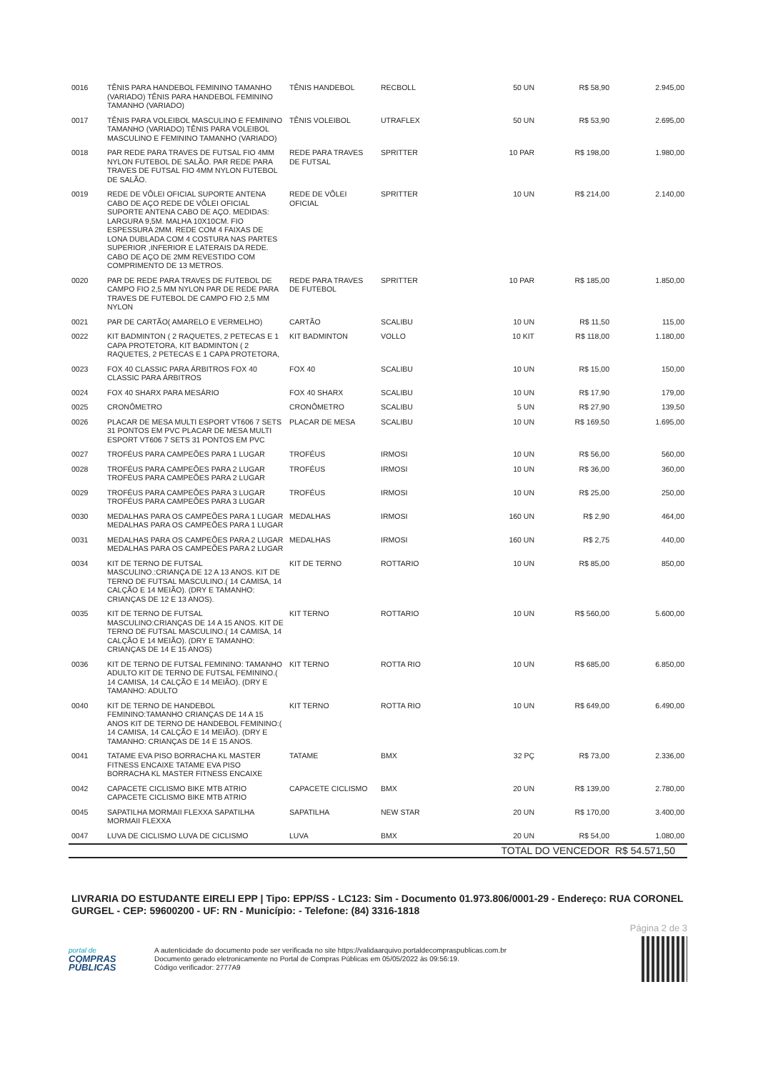| 0016 | TÊNIS PARA HANDEBOL FEMININO TAMANHO (VARIADO) TÊNIS PARA HANDEBOL FEMININO TAMANHO (VARIADO) | TÊNIS HANDEBOL | RECBOLL | 50 UN | R$ 58,90 | 2.945,00 |
| 0017 | TÊNIS PARA VOLEIBOL MASCULINO E FEMININO TAMANHO (VARIADO) TÊNIS PARA VOLEIBOL MASCULINO E FEMININO TAMANHO (VARIADO) | TÊNIS VOLEIBOL | UTRAFLEX | 50 UN | R$ 53,90 | 2.695,00 |
| 0018 | PAR REDE PARA TRAVES DE FUTSAL FIO 4MM NYLON FUTEBOL DE SALÃO. PAR REDE PARA TRAVES DE FUTSAL FIO 4MM NYLON FUTEBOL DE SALÃO. | REDE PARA TRAVES DE FUTSAL | SPRITTER | 10 PAR | R$ 198,00 | 1.980,00 |
| 0019 | REDE DE VÔLEI OFICIAL SUPORTE ANTENA CABO DE AÇO REDE DE VÔLEI OFICIAL SUPORTE ANTENA CABO DE AÇO. MEDIDAS: LARGURA 9,5M. MALHA 10X10CM. FIO ESPESSURA 2MM. REDE COM 4 FAIXAS DE LONA DUBLADA COM 4 COSTURA NAS PARTES SUPERIOR ,INFERIOR E LATERAIS DA REDE. CABO DE AÇO DE 2MM REVESTIDO COM COMPRIMENTO DE 13 METROS. | REDE DE VÔLEI OFICIAL | SPRITTER | 10 UN | R$ 214,00 | 2.140,00 |
| 0020 | PAR DE REDE PARA TRAVES DE FUTEBOL DE CAMPO FIO 2,5 MM NYLON PAR DE REDE PARA TRAVES DE FUTEBOL DE CAMPO FIO 2,5 MM NYLON | REDE PARA TRAVES DE FUTEBOL | SPRITTER | 10 PAR | R$ 185,00 | 1.850,00 |
| 0021 | PAR DE CARTÃO( AMARELO E VERMELHO) | CARTÃO | SCALIBU | 10 UN | R$ 11,50 | 115,00 |
| 0022 | KIT BADMINTON ( 2 RAQUETES, 2 PETECAS E 1 CAPA PROTETORA, KIT BADMINTON ( 2 RAQUETES, 2 PETECAS E 1 CAPA PROTETORA, | KIT BADMINTON | VOLLO | 10 KIT | R$ 118,00 | 1.180,00 |
| 0023 | FOX 40 CLASSIC PARA ÁRBITROS FOX 40 CLASSIC PARA ÁRBITROS | FOX 40 | SCALIBU | 10 UN | R$ 15,00 | 150,00 |
| 0024 | FOX 40 SHARX PARA MESÁRIO | FOX 40 SHARX | SCALIBU | 10 UN | R$ 17,90 | 179,00 |
| 0025 | CRONÔMETRO | CRONÔMETRO | SCALIBU | 5 UN | R$ 27,90 | 139,50 |
| 0026 | PLACAR DE MESA MULTI ESPORT VT606 7 SETS 31 PONTOS EM PVC PLACAR DE MESA MULTI ESPORT VT606 7 SETS 31 PONTOS EM PVC | PLACAR DE MESA | SCALIBU | 10 UN | R$ 169,50 | 1.695,00 |
| 0027 | TROFÉUS PARA CAMPEÕES PARA 1 LUGAR | TROFÉUS | IRMOSI | 10 UN | R$ 56,00 | 560,00 |
| 0028 | TROFÉUS PARA CAMPEÕES PARA 2 LUGAR TROFÉUS PARA CAMPEÕES PARA 2 LUGAR | TROFÉUS | IRMOSI | 10 UN | R$ 36,00 | 360,00 |
| 0029 | TROFÉUS PARA CAMPEÕES PARA 3 LUGAR TROFÉUS PARA CAMPEÕES PARA 3 LUGAR | TROFÉUS | IRMOSI | 10 UN | R$ 25,00 | 250,00 |
| 0030 | MEDALHAS PARA OS CAMPEÕES PARA 1 LUGAR MEDALHAS PARA OS CAMPEÕES PARA 1 LUGAR | MEDALHAS | IRMOSI | 160 UN | R$ 2,90 | 464,00 |
| 0031 | MEDALHAS PARA OS CAMPEÕES PARA 2 LUGAR MEDALHAS PARA OS CAMPEÕES PARA 2 LUGAR | MEDALHAS | IRMOSI | 160 UN | R$ 2,75 | 440,00 |
| 0034 | KIT DE TERNO DE FUTSAL MASCULINO.:CRIANÇA DE 12 A 13 ANOS. KIT DE TERNO DE FUTSAL MASCULINO.( 14 CAMISA, 14 CALÇÃO E 14 MEIÃO). (DRY E TAMANHO: CRIANÇAS DE 12 E 13 ANOS). | KIT DE TERNO | ROTTARIO | 10 UN | R$ 85,00 | 850,00 |
| 0035 | KIT DE TERNO DE FUTSAL MASCULINO:CRIANÇAS DE 14 A 15 ANOS. KIT DE TERNO DE FUTSAL MASCULINO.( 14 CAMISA, 14 CALÇÃO E 14 MEIÃO). (DRY E TAMANHO: CRIANÇAS DE 14 E 15 ANOS) | KIT TERNO | ROTTARIO | 10 UN | R$ 560,00 | 5.600,00 |
| 0036 | KIT DE TERNO DE FUTSAL FEMININO: TAMANHO ADULTO KIT DE TERNO DE FUTSAL FEMININO.( 14 CAMISA, 14 CALÇÃO E 14 MEIÃO). (DRY E TAMANHO: ADULTO | KIT TERNO | ROTTA RIO | 10 UN | R$ 685,00 | 6.850,00 |
| 0040 | KIT DE TERNO DE HANDEBOL FEMININO:TAMANHO CRIANÇAS DE 14 A 15 ANOS KIT DE TERNO DE HANDEBOL FEMININO:( 14 CAMISA, 14 CALÇÃO E 14 MEIÃO). (DRY E TAMANHO: CRIANÇAS DE 14 E 15 ANOS. | KIT TERNO | ROTTA RIO | 10 UN | R$ 649,00 | 6.490,00 |
| 0041 | TATAME EVA PISO BORRACHA KL MASTER FITNESS ENCAIXE TATAME EVA PISO BORRACHA KL MASTER FITNESS ENCAIXE | TATAME | BMX | 32 PÇ | R$ 73,00 | 2.336,00 |
| 0042 | CAPACETE CICLISMO BIKE MTB ATRIO CAPACETE CICLISMO BIKE MTB ATRIO | CAPACETE CICLISMO | BMX | 20 UN | R$ 139,00 | 2.780,00 |
| 0045 | SAPATILHA MORMAII FLEXXA SAPATILHA MORMAII FLEXXA | SAPATILHA | NEW STAR | 20 UN | R$ 170,00 | 3.400,00 |
| 0047 | LUVA DE CICLISMO LUVA DE CICLISMO | LUVA | BMX | 20 UN | R$ 54,00 | 1.080,00 |
| | | | | TOTAL DO VENCEDOR | | R$ 54.571,50 |
LIVRARIA DO ESTUDANTE EIRELI EPP | Tipo: EPP/SS - LC123: Sim - Documento 01.973.806/0001-29 - Endereço: RUA CORONEL GURGEL - CEP: 59600200 - UF: RN - Município: - Telefone: (84) 3316-1818
Página 2 de 3
portal de
COMPRAS
PÚBLICAS
A autenticidade do documento pode ser verificada no site https://validaarquivo.portaldecompraspublicas.com.br
Documento gerado eletronicamente no Portal de Compras Públicas em 05/05/2022 às 09:56:19.
Código verificador: 2777A9